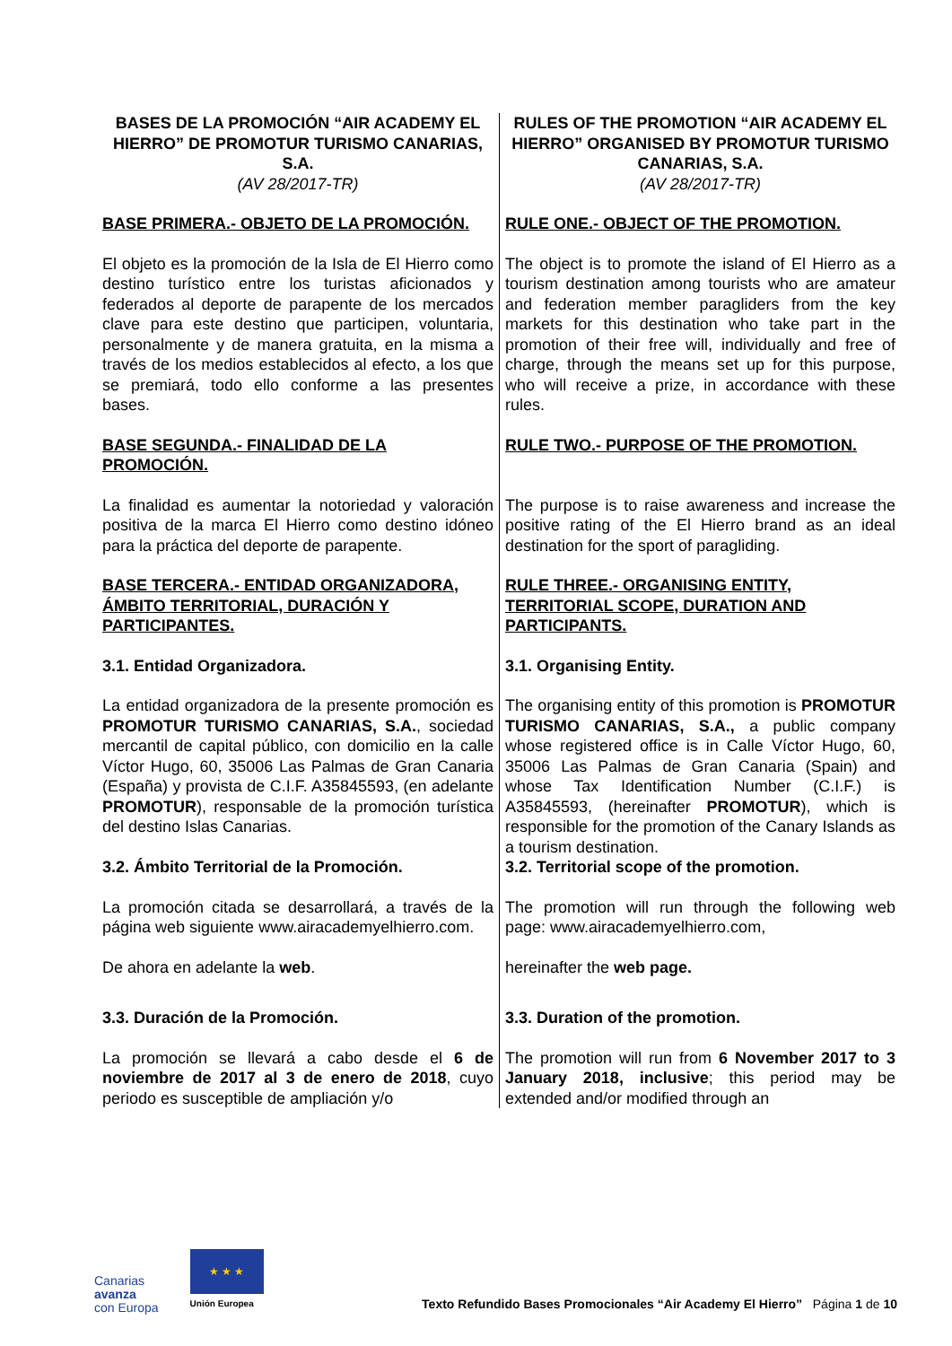| BASES DE LA PROMOCIÓN “AIR ACADEMY EL HIERRO” DE PROMOTUR TURISMO CANARIAS, S.A. (AV 28/2017-TR) | RULES OF THE PROMOTION “AIR ACADEMY EL HIERRO” ORGANISED BY PROMOTUR TURISMO CANARIAS, S.A. (AV 28/2017-TR) |
| BASE PRIMERA.- OBJETO DE LA PROMOCIÓN. | RULE ONE.- OBJECT OF THE PROMOTION. |
| El objeto es la promoción de la Isla de El Hierro como destino turístico entre los turistas aficionados y federados al deporte de parapente de los mercados clave para este destino que participen, voluntaria, personalmente y de manera gratuita, en la misma a través de los medios establecidos al efecto, a los que se premiará, todo ello conforme a las presentes bases. | The object is to promote the island of El Hierro as a tourism destination among tourists who are amateur and federation member paragliders from the key markets for this destination who take part in the promotion of their free will, individually and free of charge, through the means set up for this purpose, who will receive a prize, in accordance with these rules. |
| BASE SEGUNDA.- FINALIDAD DE LA PROMOCIÓN. | RULE TWO.- PURPOSE OF THE PROMOTION. |
| La finalidad es aumentar la notoriedad y valoración positiva de la marca El Hierro como destino idóneo para la práctica del deporte de parapente. | The purpose is to raise awareness and increase the positive rating of the El Hierro brand as an ideal destination for the sport of paragliding. |
| BASE TERCERA.- ENTIDAD ORGANIZADORA, ÁMBITO TERRITORIAL, DURACIÓN Y PARTICIPANTES. | RULE THREE.- ORGANISING ENTITY, TERRITORIAL SCOPE, DURATION AND PARTICIPANTS. |
| 3.1. Entidad Organizadora. | 3.1. Organising Entity. |
| La entidad organizadora de la presente promoción es PROMOTUR TURISMO CANARIAS, S.A. , sociedad mercantil de capital público, con domicilio en la calle Víctor Hugo, 60, 35006 Las Palmas de Gran Canaria (España) y provista de C.I.F. A35845593, (en adelante PROMOTUR ), responsable de la promoción turística del destino Islas Canarias. | The organising entity of this promotion is PROMOTUR TURISMO CANARIAS, S.A., a public company whose registered office is in Calle Víctor Hugo, 60, 35006 Las Palmas de Gran Canaria (Spain) and whose Tax Identification Number (C.I.F.) is A35845593, (hereinafter PROMOTUR ), which is responsible for the promotion of the Canary Islands as a tourism destination. |
| 3.2. Ámbito Territorial de la Promoción. | 3.2. Territorial scope of the promotion. |
| La promoción citada se desarrollará, a través de la página web siguiente www.airacademyelhierro.com. | The promotion will run through the following web page: www.airacademyelhierro.com, |
| De ahora en adelante la web . | hereinafter the web page. |
| 3.3. Duración de la Promoción. | 3.3. Duration of the promotion. |
| La promoción se llevará a cabo desde el 6 de noviembre de 2017 al 3 de enero de 2018 , cuyo periodo es susceptible de ampliación y/o | The promotion will run from 6 November 2017 to 3 January 2018, inclusive ; this period may be extended and/or modified through an |
Canarias
avanza
con Europa
★ ★ ★
Unión Europea
Texto Refundido Bases Promocionales “Air Academy El Hierro” Página 1 de 10